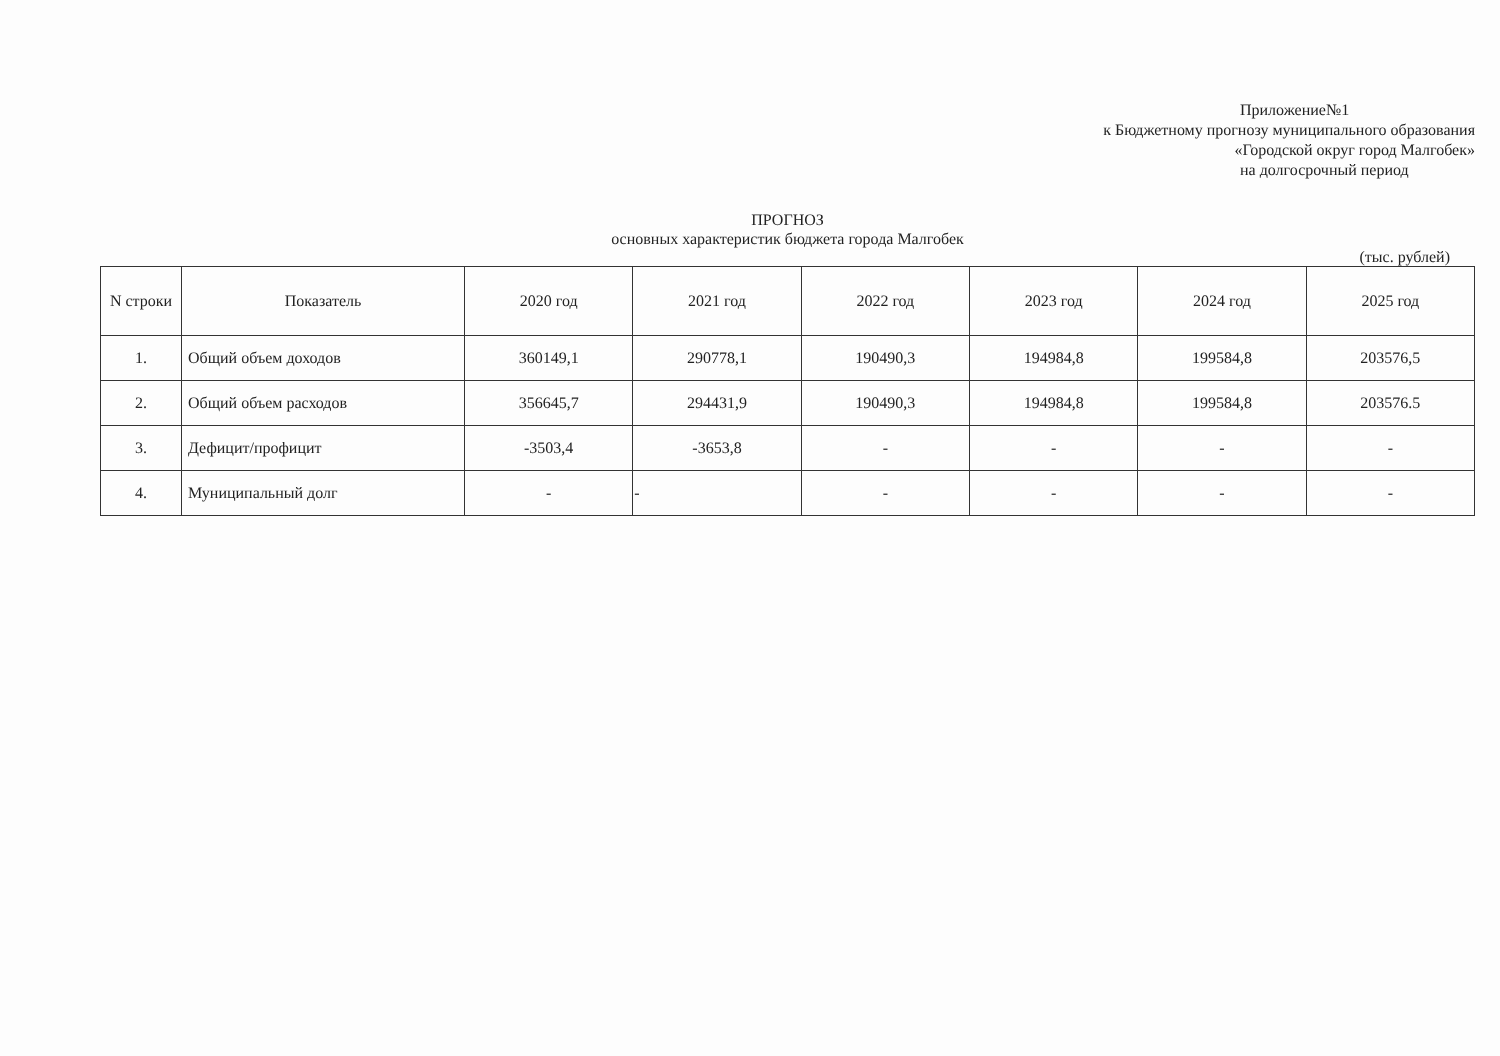Приложение№1
к Бюджетному прогнозу муниципального образования
«Городской округ город Малгобек»
на долгосрочный период
ПРОГНОЗ
основных характеристик бюджета города Малгобек
(тыс. рублей)
| N строки | Показатель | 2020 год | 2021 год | 2022 год | 2023 год | 2024 год | 2025 год |
| --- | --- | --- | --- | --- | --- | --- | --- |
| 1. | Общий объем доходов | 360149,1 | 290778,1 | 190490,3 | 194984,8 | 199584,8 | 203576,5 |
| 2. | Общий объем расходов | 356645,7 | 294431,9 | 190490,3 | 194984,8 | 199584,8 | 203576.5 |
| 3. | Дефицит/профицит | -3503,4 | -3653,8 | - | - | - | - |
| 4. | Муниципальный долг | - | - | - | - | - | - |